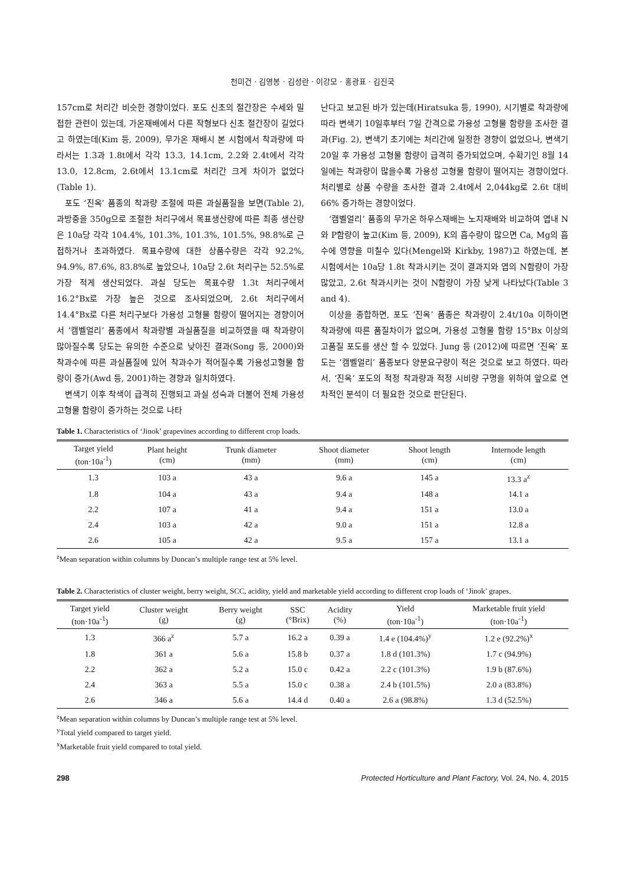천미건 · 김영봉 · 김성란 · 이강모 · 홍광표 · 김진국
157cm로 처리간 비슷한 경향이었다. 포도 신초의 절간장은 수세와 밀접한 관련이 있는데, 가온재배에서 다른 작형보다 신초 절간장이 길었다고 하였는데(Kim 등, 2009), 무가온 재배시 본 시험에서 착과량에 따라서는 1.3과 1.8t에서 각각 13.3, 14.1cm, 2.2와 2.4t에서 각각 13.0, 12.8cm, 2.6t에서 13.1cm로 처리간 크게 차이가 없었다(Table 1).
포도 ‘진옥’ 품종의 착과량 조절에 따른 과실품질을 보면(Table 2), 과방중을 350g으로 조절한 처리구에서 목표생산량에 따른 최종 생산량은 10a당 각각 104.4%, 101.3%, 101.3%, 101.5%, 98.8%로 근접하거나 초과하였다. 목표수량에 대한 상품수량은 각각 92.2%, 94.9%, 87.6%, 83.8%로 높았으나, 10a당 2.6t 처리구는 52.5%로 가장 적게 생산되었다. 과실 당도는 목표수량 1.3t 처리구에서 16.2°Bx로 가장 높은 것으로 조사되었으며, 2.6t 처리구에서 14.4°Bx로 다른 처리구보다 가용성 고형물 함량이 떨어지는 경향이어서 ‘캠벨얼리’ 품종에서 착과량별 과실품질을 비교하였을 때 착과량이 많아질수록 당도는 유의한 수준으로 낮아진 결과(Song 등, 2000)와 착과수에 따른 과실품질에 있어 착과수가 적어질수록 가용성고형물 함량이 증가(Awd 등, 2001)하는 경향과 일치하였다.
변색기 이후 착색이 급격히 진행되고 과실 성숙과 더불어 전체 가용성 고형물 함량이 증가하는 것으로 나타
난다고 보고된 바가 있는데(Hiratsuka 등, 1990), 시기별로 착과량에 따라 변색기 10일후부터 7일 간격으로 가용성 고형물 함량을 조사한 결과(Fig. 2), 변색기 초기에는 처리간에 일정한 경향이 없었으나, 변색기 20일 후 가용성 고형물 함량이 급격히 증가되었으며, 수확기인 8월 14일에는 착과량이 많을수록 가용성 고형물 함량이 떨어지는 경향이었다. 처리별로 상품 수량을 조사한 결과 2.4t에서 2,044kg로 2.6t 대비 66% 증가하는 경향이었다.
‘캠벨얼리’ 품종의 무가온 하우스재배는 노지재배와 비교하여 엽내 N와 P함량이 높고(Kim 등, 2009), K의 흡수량이 많으면 Ca, Mg의 흡수에 영향을 미칠수 있다(Mengel와 Kirkby, 1987)고 하였는데, 본 시험에서는 10a당 1.8t 착과시키는 것이 결과지와 엽의 N함량이 가장 많았고, 2.6t 착과시키는 것이 N함량이 가장 낮게 나타났다(Table 3 and 4).
이상을 종합하면, 포도 ‘진옥’ 품종은 착과량이 2.4t/10a 이하이면 착과량에 따른 품질차이가 없으며, 가용성 고형물 함량 15°Bx 이상의 고품질 포도를 생산 할 수 있었다. Jung 등 (2012)에 따르면 ‘진옥’ 포도는 ‘캠벨얼리’ 품종보다 양분요구량이 적은 것으로 보고 하였다. 따라서, ‘진옥’ 포도의 적정 착과량과 적정 시비량 구명을 위하여 앞으로 연차적인 분석이 더 필요한 것으로 판단된다.
Table 1. Characteristics of ‘Jinok’ grapevines according to different crop loads.
| Target yield (ton·10a<sup>-1</sup>) | Plant height (cm) | Trunk diameter (mm) | Shoot diameter (mm) | Shoot length (cm) | Internode length (cm) |
| --- | --- | --- | --- | --- | --- |
| 1.3 | 103 a | 43 a | 9.6 a | 145 a | 13.3 a<sup>z</sup> |
| 1.8 | 104 a | 43 a | 9.4 a | 148 a | 14.1 a |
| 2.2 | 107 a | 41 a | 9.4 a | 151 a | 13.0 a |
| 2.4 | 103 a | 42 a | 9.0 a | 151 a | 12.8 a |
| 2.6 | 105 a | 42 a | 9.5 a | 157 a | 13.1 a |
<sup>z</sup> Mean separation within columns by Duncan’s multiple range test at 5% level.
Table 2. Characteristics of cluster weight, berry weight, SCC, acidity, yield and marketable yield according to different crop loads of ‘Jinok’ grapes.
| Target yield (ton·10a<sup>-1</sup>) | Cluster weight (g) | Berry weight (g) | SSC (°Brix) | Acidity (%) | Yield (ton·10a<sup>-1</sup>) | Marketable fruit yield (ton·10a<sup>-1</sup>) |
| --- | --- | --- | --- | --- | --- | --- |
| 1.3 | 366 a<sup>z</sup> | 5.7 a | 16.2 a | 0.39 a | 1.4 e (104.4%)<sup>y</sup> | 1.2 e (92.2%)<sup>x</sup> |
| 1.8 | 361 a | 5.6 a | 15.8 b | 0.37 a | 1.8 d (101.3%) | 1.7 c (94.9%) |
| 2.2 | 362 a | 5.2 a | 15.0 c | 0.42 a | 2.2 c (101.3%) | 1.9 b (87.6%) |
| 2.4 | 363 a | 5.5 a | 15.0 c | 0.38 a | 2.4 b (101.5%) | 2.0 a (83.8%) |
| 2.6 | 346 a | 5.6 a | 14.4 d | 0.40 a | 2.6 a (98.8%) | 1.3 d (52.5%) |
<sup>z</sup> Mean separation within columns by Duncan’s multiple range test at 5% level.
<sup>y</sup> Total yield compared to target yield.
<sup>x</sup> Marketable fruit yield compared to total yield.
298 Protected Horticulture and Plant Factory, Vol. 24, No. 4, 2015